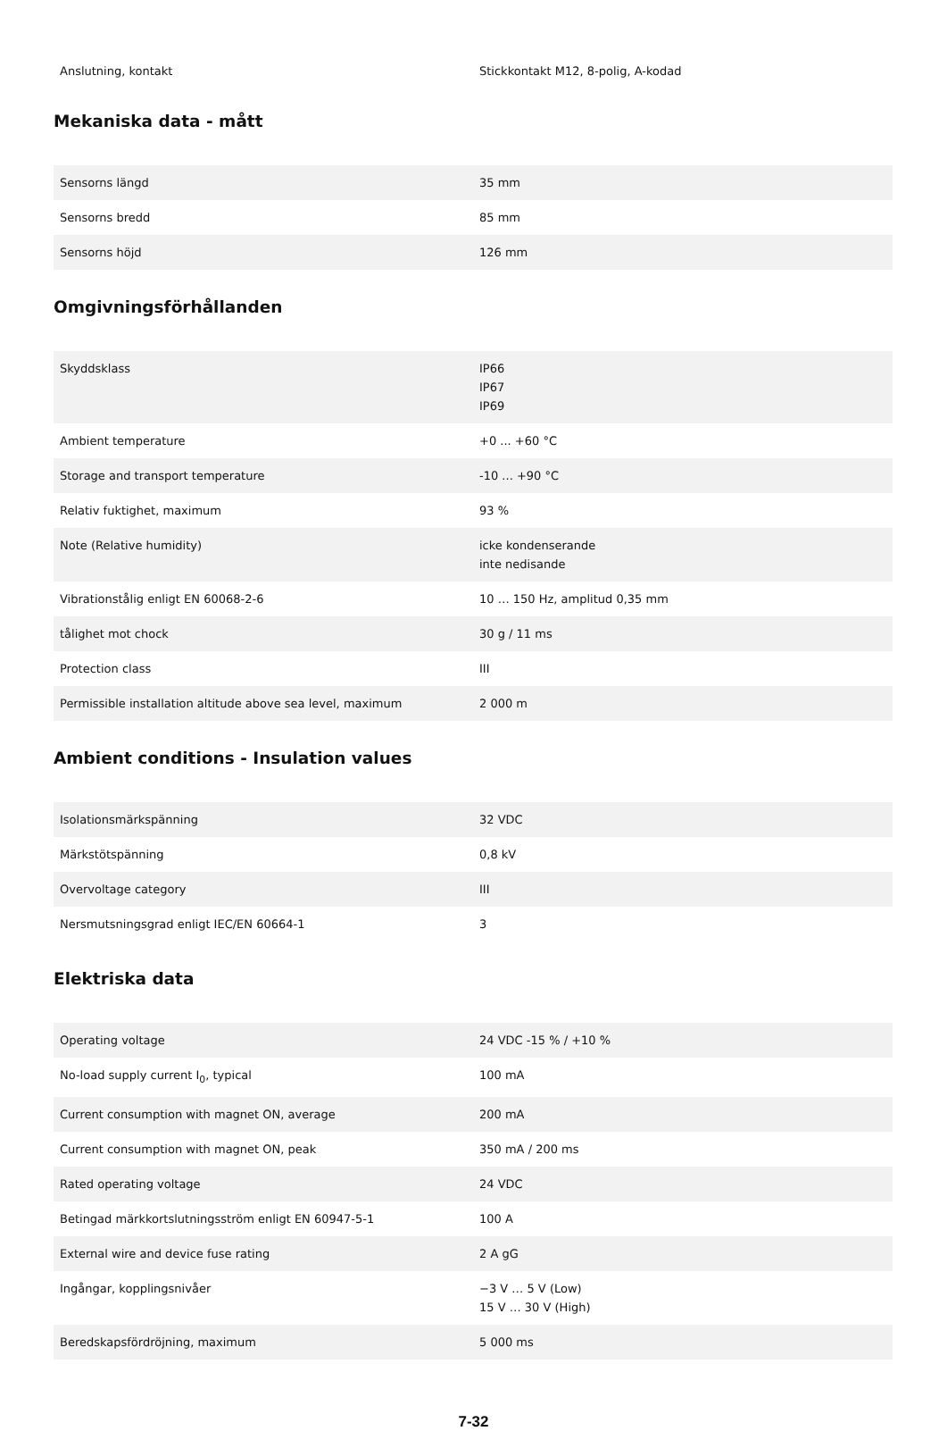| Anslutning, kontakt | Stickkontakt M12, 8-polig, A-kodad |
Mekaniska data - mått
| Sensorns längd | 35 mm |
| Sensorns bredd | 85 mm |
| Sensorns höjd | 126 mm |
Omgivningsförhållanden
| Skyddsklass | IP66 IP67 IP69 |
| Ambient temperature | +0 ... +60 °C |
| Storage and transport temperature | -10 ... +90 °C |
| Relativ fuktighet, maximum | 93 % |
| Note (Relative humidity) | icke kondenserande inte nedisande |
| Vibrationstålig enligt EN 60068-2-6 | 10 … 150 Hz, amplitud 0,35 mm |
| tålighet mot chock | 30 g / 11 ms |
| Protection class | III |
| Permissible installation altitude above sea level, maximum | 2 000 m |
Ambient conditions - Insulation values
| Isolationsmärkspänning | 32 VDC |
| Märkstötspänning | 0,8 kV |
| Overvoltage category | III |
| Nersmutsningsgrad enligt IEC/EN 60664-1 | 3 |
Elektriska data
| Operating voltage | 24 VDC -15 % / +10 % |
| No-load supply current I<sub>0</sub>, typical | 100 mA |
| Current consumption with magnet ON, average | 200 mA |
| Current consumption with magnet ON, peak | 350 mA / 200 ms |
| Rated operating voltage | 24 VDC |
| Betingad märkkortslutningsström enligt EN 60947-5-1 | 100 A |
| External wire and device fuse rating | 2 A gG |
| Ingångar, kopplingsnivåer | −3 V … 5 V (Low) 15 V … 30 V (High) |
| Beredskapsfördröjning, maximum | 5 000 ms |
7-32